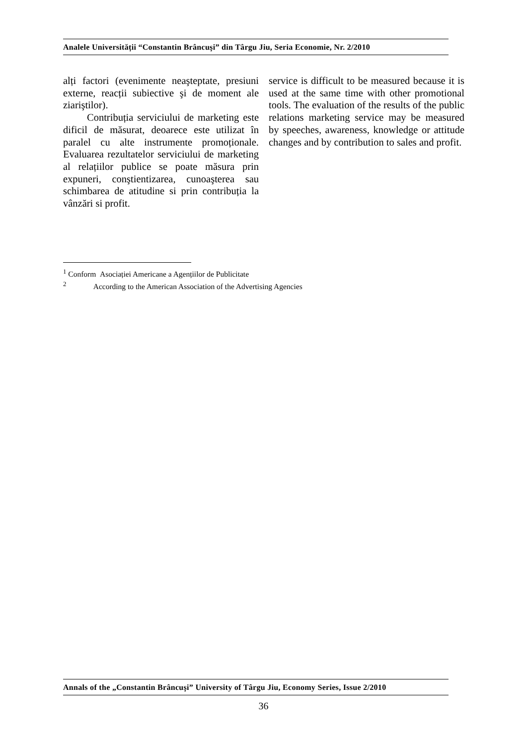Analele Universității “Constantin Brâncuşi” din Târgu Jiu, Seria Economie, Nr. 2/2010
alți factori (evenimente neaşteptate, presiuni externe, reacții subiective şi de moment ale ziariştilor).
Contribuția serviciului de marketing este dificil de măsurat, deoarece este utilizat în paralel cu alte instrumente promoționale. Evaluarea rezultatelor serviciului de marketing al relațiilor publice se poate măsura prin expuneri, conştientizarea, cunoaşterea sau schimbarea de atitudine si prin contribuția la vânzări si profit.
service is difficult to be measured because it is used at the same time with other promotional tools. The evaluation of the results of the public relations marketing service may be measured by speeches, awareness, knowledge or attitude changes and by contribution to sales and profit.
<sup>1</sup> Conform Asociației Americane a Agențiilor de Publicitate
<sup>2</sup> According to the American Association of the Advertising Agencies
Annals of the „Constantin Brâncuşi” University of Târgu Jiu, Economy Series, Issue 2/2010
36